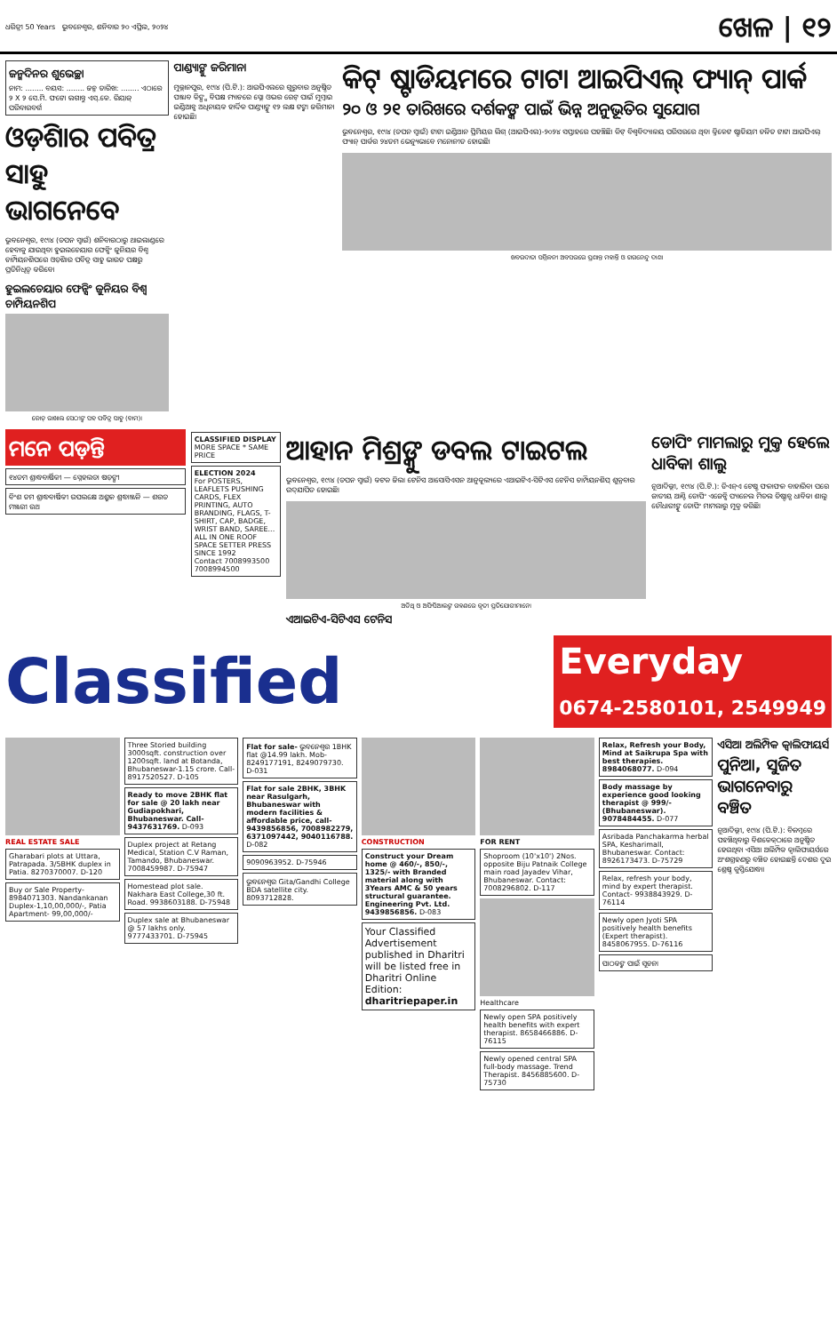ଧରିତ୍ରୀ 50 Years ଭୁବନେଶ୍ୱର, ଶନିବାର ୨୦ ଏପ୍ରିଲ, ୨୦୨୪
ଖେଳ | ୧୨
ଜନ୍ମଦିନର ଶୁଭେଚ୍ଛା
ନାମ: ........ ବୟସ: ........ ଜନ୍ମ ତାରିଖ: ........ ଏଠାରେ ୨ X ୨ ସେ.ମି. ଫଟୋ ଲଗାନ୍ତୁ ଏସ୍.କେ. ରିୟାଜ୍ ପରିବାରବର୍ଗ
ଓଡ଼ିଶାର ପବିତ୍ର ସାହୁ ଭାଗନେବେ
ଭୁବନେଶ୍ୱର, ୧୯।୪ (ତପନ ସ୍ୱାଇଁ) ଶନିବାରଠାରୁ ଥାଇଲାଣ୍ଡରେ ହେବାକୁ ଯାଉଥିବା ହୁଇଲଚେୟାର ଫେନ୍ସିଂ ଜୁନିୟର ବିଶ୍ୱ ଚାମ୍ପିୟନଶିପରେ ଓଡ଼ିଶାର ପବିତ୍ର ସାହୁ ଭାରତ ପକ୍ଷରୁ ପ୍ରତିନିଧିତ୍ୱ କରିବେ।
ହୁଇଲଚେୟାର ଫେନ୍ସିଂ ଜୁନିୟର ବିଶ୍ୱ ଚାମ୍ପିୟନଶିପ
କୋଚ୍ ରାଖାଲ ସେଠୀଙ୍କ ସହ ପବିତ୍ର ସାହୁ (ବାମ)।
ପାଣ୍ଡ୍ୟାଙ୍କୁ ଜରିମାନା
ମୁଲ୍ଲାନପୁର, ୧୯।୪ (ପି.ଟି.): ଆଇପିଏଲରେ ଗୁରୁବାର ଅନୁଷ୍ଠିତ ପଞ୍ଜାବ କିଙ୍ଗ୍ସ ବିପକ୍ଷ ମ୍ୟାଚରେ ସ୍ଲୋ ଓଭର ରେଟ୍ ପାଇଁ ମୁମ୍ବାଇ ଇଣ୍ଡିଆନ୍ସ ଅଧିନାୟକ ହାର୍ଦ୍ଦିକ ପାଣ୍ଡ୍ୟାଙ୍କୁ ୧୨ ଲକ୍ଷ ଟଙ୍କା ଜରିମାନା ହୋଇଛି।
କିଟ୍ ଷ୍ଟାଡିୟମରେ ଟାଟା ଆଇପିଏଲ୍ ଫ୍ୟାନ୍ ପାର୍କ
୨୦ ଓ ୨୧ ତାରିଖରେ ଦର୍ଶକଙ୍କ ପାଇଁ ଭିନ୍ନ ଅନୁଭୂତିର ସୁଯୋଗ
ଭୁବନେଶ୍ୱର, ୧୯।୪ (ତପନ ସ୍ୱାଇଁ) ଟାଟା ଇଣ୍ଡିଆନ ପ୍ରିମିୟର ଲିଗ୍ (ଆଇପିଏଲ)-୨୦୨୪ ସପ୍ତାହରେ ପହଞ୍ଚିଛି। କିଟ୍ ବିଶ୍ୱବିଦ୍ୟାଳୟ ପରିସରରେ ଥିବା କ୍ରିକେଟ ଷ୍ଟାଡିୟମ ଚଳିତ ଟାଟା ଆଇପିଏଲ୍ ଫ୍ୟାନ୍ ପାର୍କର ୨୪ତମ ଭେନ୍ୟୁଭାବେ ମନୋନୀତ ହୋଇଛି।
ଖବରଦାତା ସମ୍ମିଳନୀ ଅବସରରେ ପ୍ରଶାନ୍ତ ମହାନ୍ତି ଓ ଗଗନେନ୍ଦୁ ଦାଶ।
ମନେ ପଡ଼ନ୍ତି
୧୪ତମ ଶ୍ରାଦ୍ଧବାର୍ଷିକୀ — ସ୍ନେହଲତା ଷଡ଼ଙ୍ଗୀ
ବିଂଶ ତମ ଶ୍ରାଦ୍ଧବାର୍ଷିକୀ ଉପଲକ୍ଷେ ଅଶ୍ରୁଳ ଶ୍ରଦ୍ଧାଞ୍ଜଳି — ଶରତ ମଞ୍ଜରୀ ରଥ
CLASSIFIED DISPLAY
MORE SPACE * SAME PRICE
ELECTION 2024
For POSTERS, LEAFLETS PUSHING CARDS, FLEX PRINTING, AUTO BRANDING, FLAGS, T-SHIRT, CAP, BADGE, WRIST BAND, SAREE... ALL IN ONE ROOF
SPACE SETTER PRESS SINCE 1992
Contact 7008993500 7008994500
ଆହାନ ମିଶ୍ରଙ୍କୁ ଡବଲ ଟାଇଟଲ
ଭୁବନେଶ୍ୱର, ୧୯।୪ (ତପନ ସ୍ୱାଇଁ) କଟକ ଜିଲା ଟେନିସ ଆସୋସିଏସନ ଆନୁକୂଲ୍ୟରେ ଏଆଇଟିଏ-ସିଟିଏସ ଟେନିସ ଚାମ୍ପିୟନଶିପ୍ ଶୁକ୍ରବାର ଉଦ୍‌ଯାପିତ ହୋଇଛି।
ଅତିଥି ଓ ଅଫିସିଆଲଙ୍କ ଗହଣରେ କୃତୀ ପ୍ରତିଯୋଗୀମାନେ।
ଏଆଇଟିଏ-ସିଟିଏସ ଟେନିସ
ଡୋପିଂ ମାମଲାରୁ ମୁକ୍ତ ହେଲେ ଧାବିକା ଶାଲୁ
ନୂଆଦିଲ୍ଲୀ, ୧୯।୪ (ପି.ଟି.): ଡିଏନ୍‌ଏ ଟେଷ୍ଟ ଫଳାଫଳ ବାହାରିବା ପରେ ଜାତୀୟ ଆଣ୍ଟି ଡୋପିଂ ଏଜେନ୍ସି ପ୍ୟାନେଲ ମିଡଲ ଡିଷ୍ଟାନ୍ସ ଧାବିକା ଶାଲୁ ଚୌଧାରୀଙ୍କୁ ଡୋପିଂ ମାମଲାରୁ ମୁକ୍ତ କରିଛି।
Classified
Everyday
0674-2580101, 2549949
REAL ESTATE SALE
Gharabari plots at Uttara, Patrapada. 3/5BHK duplex in Patia. 8270370007. D-120
Buy or Sale Property- 8984071303. Nandankanan Duplex-1,10,00,000/-, Patia Apartment- 99,00,000/-
Three Storied building 3000sqft. construction over 1200sqft. land at Botanda, Bhubaneswar-1.15 crore. Call-8917520527. D-105
Ready to move 2BHK flat for sale @ 20 lakh near Gudiapokhari, Bhubaneswar. Call-9437631769. D-093
Duplex project at Retang Medical, Station C.V Raman, Tamando, Bhubaneswar. 7008459987. D-75947
Homestead plot sale. Nakhara East College,30 ft. Road. 9938603188. D-75948
Duplex sale at Bhubaneswar @ 57 lakhs only. 9777433701. D-75945
Flat for sale- ଭୁବନେଶ୍ୱର 1BHK flat @14.99 lakh. Mob-8249177191, 8249079730. D-031
Flat for sale 2BHK, 3BHK near Rasulgarh, Bhubaneswar with modern facilities & affordable price, call-9439856856, 7008982279, 6371097442, 9040116788. D-082
9090963952. D-75946
ଭୁବନେଶ୍ୱର Gita/Gandhi College BDA satellite city. 8093712828.
CONSTRUCTION
Construct your Dream home @ 460/-, 850/-, 1325/- with Branded material along with 3Years AMC & 50 years structural guarantee. Engineering Pvt. Ltd. 9439856856. D-083
Your Classified Advertisement published in Dharitri will be listed free in Dharitri Online Edition: dharitriepaper.in
FOR RENT
Shoproom (10'x10') 2Nos. opposite Biju Patnaik College main road Jayadev Vihar, Bhubaneswar. Contact: 7008296802. D-117
Healthcare
Newly open SPA positively health benefits with expert therapist. 8658466886. D-76115
Newly opened central SPA full-body massage. Trend Therapist. 8456885600. D-75730
Relax, Refresh your Body, Mind at Saikrupa Spa with best therapies. 8984068077. D-094
Body massage by experience good looking therapist @ 999/- (Bhubaneswar). 9078484455. D-077
Asribada Panchakarma herbal SPA, Kesharimall, Bhubaneswar. Contact: 8926173473. D-75729
Relax, refresh your body, mind by expert therapist. Contact- 9938843929. D-76114
Newly open Jyoti SPA positively health benefits (Expert therapist). 8458067955. D-76116
ପାଠକଙ୍କ ପାଇଁ ସୂଚନା
ଏସିଆ ଅଲିମ୍ପିକ କ୍ୱାଲିଫାୟର୍ସ
ପୁନିଆ, ସୁଜିତ ଭାଗନେବାରୁ ବଞ୍ଚିତ
ନୂଆଦିଲ୍ଲୀ, ୧୯।୪ (ପି.ଟି.): ବିଳମ୍ବରେ ପହଞ୍ଚିଥିବାରୁ ବିଶକେକ୍‌ଠାରେ ଅନୁଷ୍ଠିତ ହେଉଥିବା ଏସିଆ ଅଲିମ୍ପିକ କ୍ୱାଲିଫାୟର୍ସରେ ଅଂଶଗ୍ରହଣରୁ ବଞ୍ଚିତ ହୋଇଛନ୍ତି ଦେଶର ଦୁଇ ଶ୍ରେଷ୍ଠ କୁସ୍ତିଯୋଦ୍ଧା।